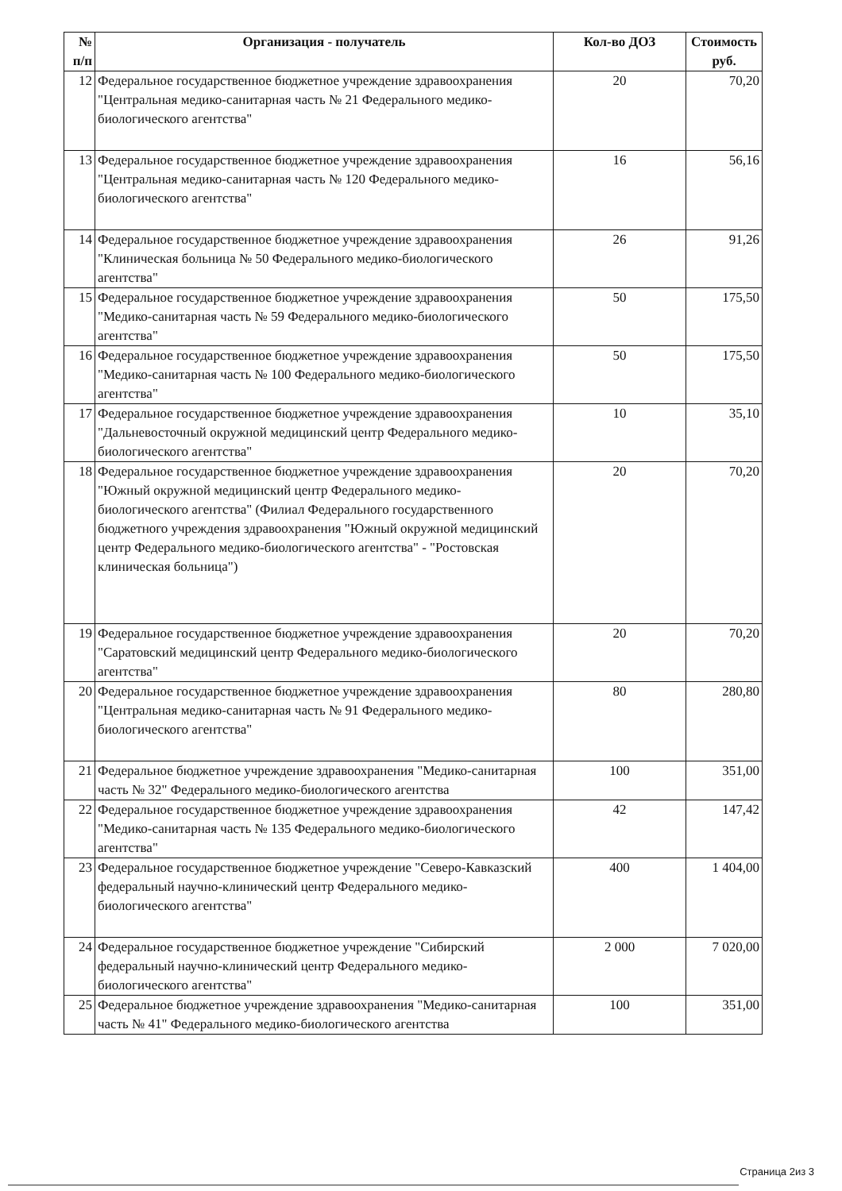| № п/п | Организация - получатель | Кол-во ДОЗ | Стоимость руб. |
| --- | --- | --- | --- |
| 12 | Федеральное государственное бюджетное учреждение здравоохранения "Центральная медико-санитарная часть № 21 Федерального медико-биологического агентства" | 20 | 70,20 |
| 13 | Федеральное государственное бюджетное учреждение здравоохранения "Центральная медико-санитарная часть № 120 Федерального медико-биологического агентства" | 16 | 56,16 |
| 14 | Федеральное государственное бюджетное учреждение здравоохранения "Клиническая больница № 50 Федерального медико-биологического агентства" | 26 | 91,26 |
| 15 | Федеральное государственное бюджетное учреждение здравоохранения "Медико-санитарная часть № 59 Федерального медико-биологического агентства" | 50 | 175,50 |
| 16 | Федеральное государственное бюджетное учреждение здравоохранения "Медико-санитарная часть № 100 Федерального медико-биологического агентства" | 50 | 175,50 |
| 17 | Федеральное государственное бюджетное учреждение здравоохранения "Дальневосточный окружной медицинский центр Федерального медико-биологического агентства" | 10 | 35,10 |
| 18 | Федеральное государственное бюджетное учреждение здравоохранения "Южный окружной медицинский центр Федерального медико-биологического агентства" (Филиал Федерального государственного бюджетного учреждения здравоохранения "Южный окружной медицинский центр Федерального медико-биологического агентства" - "Ростовская клиническая больница") | 20 | 70,20 |
| 19 | Федеральное государственное бюджетное учреждение здравоохранения "Саратовский медицинский центр Федерального медико-биологического агентства" | 20 | 70,20 |
| 20 | Федеральное государственное бюджетное учреждение здравоохранения "Центральная медико-санитарная часть № 91 Федерального медико-биологического агентства" | 80 | 280,80 |
| 21 | Федеральное бюджетное учреждение здравоохранения "Медико-санитарная часть № 32" Федерального медико-биологического агентства | 100 | 351,00 |
| 22 | Федеральное государственное бюджетное учреждение здравоохранения "Медико-санитарная часть № 135 Федерального медико-биологического агентства" | 42 | 147,42 |
| 23 | Федеральное государственное бюджетное учреждение "Северо-Кавказский федеральный научно-клинический центр Федерального медико-биологического агентства" | 400 | 1 404,00 |
| 24 | Федеральное государственное бюджетное учреждение "Сибирский федеральный научно-клинический центр Федерального медико-биологического агентства" | 2 000 | 7 020,00 |
| 25 | Федеральное бюджетное учреждение здравоохранения "Медико-санитарная часть № 41" Федерального медико-биологического агентства | 100 | 351,00 |
Страница 2из 3